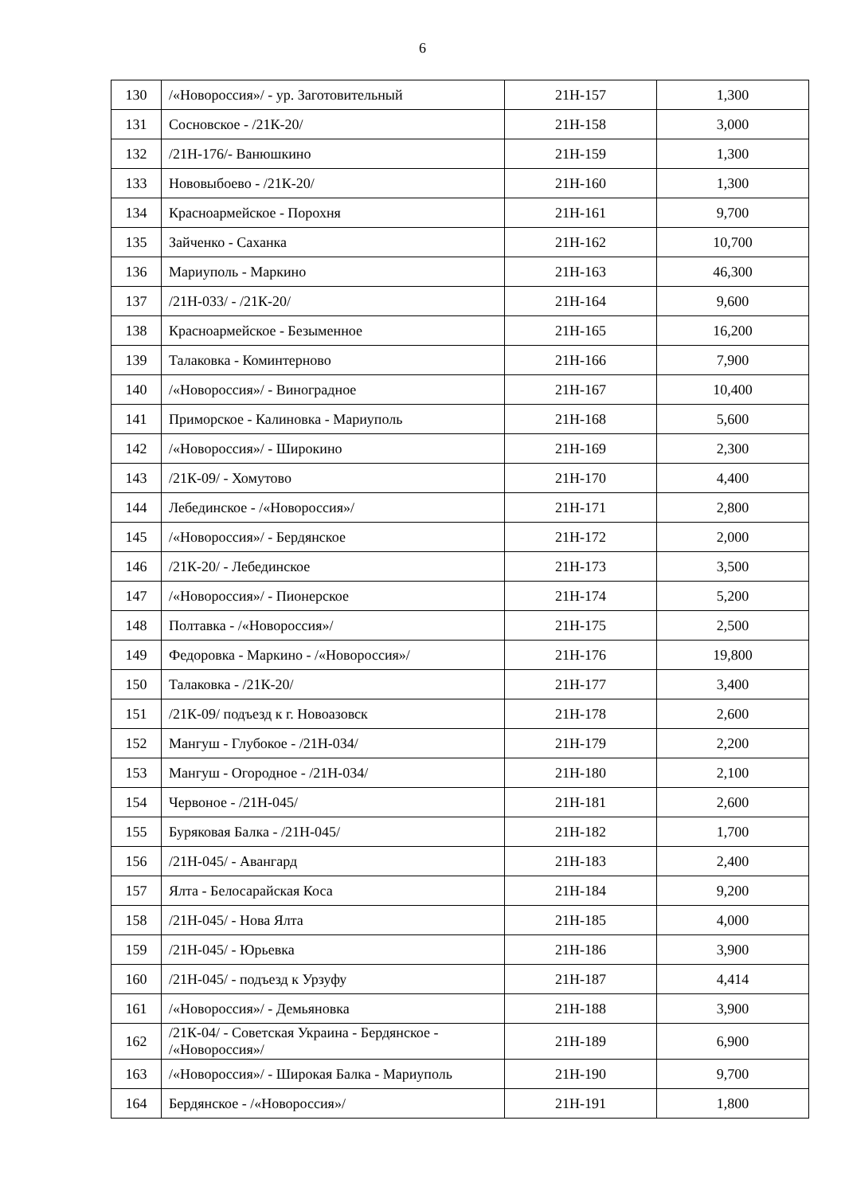6
| 130 | /«Новороссия»/ - ур. Заготовительный | 21Н-157 | 1,300 |
| 131 | Сосновское - /21К-20/ | 21Н-158 | 3,000 |
| 132 | /21Н-176/- Ванюшкино | 21Н-159 | 1,300 |
| 133 | Нововыбоево - /21К-20/ | 21Н-160 | 1,300 |
| 134 | Красноармейское - Порохня | 21Н-161 | 9,700 |
| 135 | Зайченко - Саханка | 21Н-162 | 10,700 |
| 136 | Мариуполь - Маркино | 21Н-163 | 46,300 |
| 137 | /21Н-033/ - /21К-20/ | 21Н-164 | 9,600 |
| 138 | Красноармейское - Безыменное | 21Н-165 | 16,200 |
| 139 | Талаковка - Коминтерново | 21Н-166 | 7,900 |
| 140 | /«Новороссия»/ - Виноградное | 21Н-167 | 10,400 |
| 141 | Приморское - Калиновка - Мариуполь | 21Н-168 | 5,600 |
| 142 | /«Новороссия»/ - Широкино | 21Н-169 | 2,300 |
| 143 | /21К-09/ - Хомутово | 21Н-170 | 4,400 |
| 144 | Лебединское - /«Новороссия»/ | 21Н-171 | 2,800 |
| 145 | /«Новороссия»/ - Бердянское | 21Н-172 | 2,000 |
| 146 | /21К-20/ - Лебединское | 21Н-173 | 3,500 |
| 147 | /«Новороссия»/ - Пионерское | 21Н-174 | 5,200 |
| 148 | Полтавка - /«Новороссия»/ | 21Н-175 | 2,500 |
| 149 | Федоровка - Маркино - /«Новороссия»/ | 21Н-176 | 19,800 |
| 150 | Талаковка - /21К-20/ | 21Н-177 | 3,400 |
| 151 | /21К-09/ подъезд к г. Новоазовск | 21Н-178 | 2,600 |
| 152 | Мангуш - Глубокое - /21Н-034/ | 21Н-179 | 2,200 |
| 153 | Мангуш - Огородное - /21Н-034/ | 21Н-180 | 2,100 |
| 154 | Червоное - /21Н-045/ | 21Н-181 | 2,600 |
| 155 | Буряковая Балка - /21Н-045/ | 21Н-182 | 1,700 |
| 156 | /21Н-045/ - Авангард | 21Н-183 | 2,400 |
| 157 | Ялта - Белосарайская Коса | 21Н-184 | 9,200 |
| 158 | /21Н-045/ - Нова Ялта | 21Н-185 | 4,000 |
| 159 | /21Н-045/ - Юрьевка | 21Н-186 | 3,900 |
| 160 | /21Н-045/ - подъезд к Урзуфу | 21Н-187 | 4,414 |
| 161 | /«Новороссия»/ - Демьяновка | 21Н-188 | 3,900 |
| 162 | /21К-04/ - Советская Украина - Бердянское - /«Новороссия»/ | 21Н-189 | 6,900 |
| 163 | /«Новороссия»/ - Широкая Балка - Мариуполь | 21Н-190 | 9,700 |
| 164 | Бердянское - /«Новороссия»/ | 21Н-191 | 1,800 |